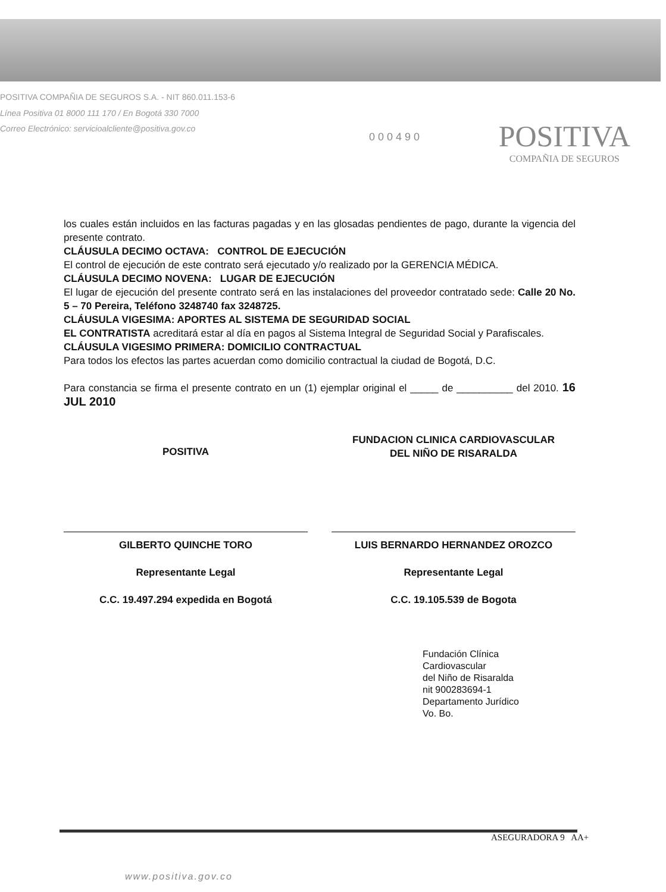POSITIVA COMPAÑIA DE SEGUROS S.A. - NIT 860.011.153-6
Línea Positiva 01 8000 111 170 / En Bogotá 330 7000
Correo Electrónico: servicioalcliente@positiva.gov.co
0 0 0 4 9 0
POSITIVA
COMPAÑIA DE SEGUROS
los cuales están incluidos en las facturas pagadas y en las glosadas pendientes de pago, durante la vigencia del presente contrato.
CLÁUSULA DECIMO OCTAVA: CONTROL DE EJECUCIÓN
El control de ejecución de este contrato será ejecutado y/o realizado por la GERENCIA MÉDICA.
CLÁUSULA DECIMO NOVENA: LUGAR DE EJECUCIÓN
El lugar de ejecución del presente contrato será en las instalaciones del proveedor contratado sede: Calle 20 No. 5 – 70 Pereira, Teléfono 3248740 fax 3248725.
CLÁUSULA VIGESIMA: APORTES AL SISTEMA DE SEGURIDAD SOCIAL
EL CONTRATISTA acreditará estar al día en pagos al Sistema Integral de Seguridad Social y Parafiscales.
CLÁUSULA VIGESIMO PRIMERA: DOMICILIO CONTRACTUAL
Para todos los efectos las partes acuerdan como domicilio contractual la ciudad de Bogotá, D.C.
Para constancia se firma el presente contrato en un (1) ejemplar original el _____ de __________ del 2010. 16 JUL 2010
POSITIVA
GILBERTO QUINCHE TORO
Representante Legal
C.C. 19.497.294 expedida en Bogotá
FUNDACION CLINICA CARDIOVASCULAR
DEL NIÑO DE RISARALDA
LUIS BERNARDO HERNANDEZ OROZCO
Representante Legal
C.C. 19.105.539 de Bogota
Fundación Clínica
Cardiovascular
del Niño de Risaralda
nit 900283694-1
Departamento Jurídico
Vo. Bo.
ASEGURADORA 9 AA+
www.positiva.gov.co